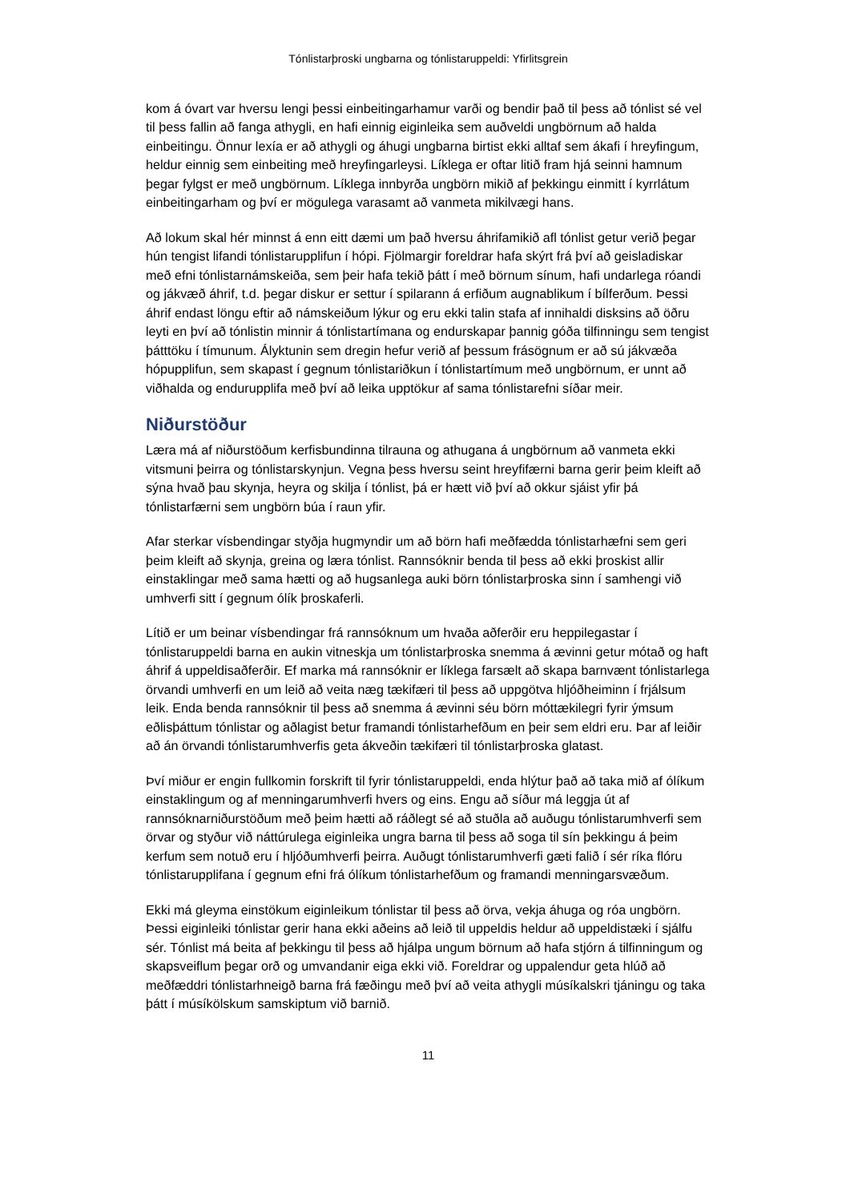Tónlistarþroski ungbarna og tónlistaruppeldi: Yfirlitsgrein
kom á óvart var hversu lengi þessi einbeitingarhamur varði og bendir það til þess að tónlist sé vel til þess fallin að fanga athygli, en hafi einnig eiginleika sem auðveldi ungbörnum að halda einbeitingu. Önnur lexía er að athygli og áhugi ungbarna birtist ekki alltaf sem ákafi í hreyfingum, heldur einnig sem einbeiting með hreyfingarleysi. Líklega er oftar litið fram hjá seinni hamnum þegar fylgst er með ungbörnum. Líklega innbyrða ungbörn mikið af þekkingu einmitt í kyrrlátum einbeitingarham og því er mögulega varasamt að vanmeta mikilvægi hans.
Að lokum skal hér minnst á enn eitt dæmi um það hversu áhrifamikið afl tónlist getur verið þegar hún tengist lifandi tónlistarupplifun í hópi. Fjölmargir foreldrar hafa skýrt frá því að geisladiskar með efni tónlistarnámskeiða, sem þeir hafa tekið þátt í með börnum sínum, hafi undarlega róandi og jákvæð áhrif, t.d. þegar diskur er settur í spilarann á erfiðum augnablikum í bílferðum. Þessi áhrif endast löngu eftir að námskeiðum lýkur og eru ekki talin stafa af innihaldi disksins að öðru leyti en því að tónlistin minnir á tónlistartímana og endurskapar þannig góða tilfinningu sem tengist þátttöku í tímunum. Ályktunin sem dregin hefur verið af þessum frásögnum er að sú jákvæða hópupplifun, sem skapast í gegnum tónlistariðkun í tónlistartímum með ungbörnum, er unnt að viðhalda og endurupplifa með því að leika upptökur af sama tónlistarefni síðar meir.
Niðurstöður
Læra má af niðurstöðum kerfisbundinna tilrauna og athugana á ungbörnum að vanmeta ekki vitsmuni þeirra og tónlistarskynjun. Vegna þess hversu seint hreyfifærni barna gerir þeim kleift að sýna hvað þau skynja, heyra og skilja í tónlist, þá er hætt við því að okkur sjáist yfir þá tónlistarfærni sem ungbörn búa í raun yfir.
Afar sterkar vísbendingar styðja hugmyndir um að börn hafi meðfædda tónlistarhæfni sem geri þeim kleift að skynja, greina og læra tónlist. Rannsóknir benda til þess að ekki þroskist allir einstaklingar með sama hætti og að hugsanlega auki börn tónlistarþroska sinn í samhengi við umhverfi sitt í gegnum ólík þroskaferli.
Lítið er um beinar vísbendingar frá rannsóknum um hvaða aðferðir eru heppilegastar í tónlistaruppeldi barna en aukin vitneskja um tónlistarþroska snemma á ævinni getur mótað og haft áhrif á uppeldisaðferðir. Ef marka má rannsóknir er líklega farsælt að skapa barnvænt tónlistarlega örvandi umhverfi en um leið að veita næg tækifæri til þess að uppgötva hljóðheiminn í frjálsum leik. Enda benda rannsóknir til þess að snemma á ævinni séu börn móttækilegri fyrir ýmsum eðlisþáttum tónlistar og aðlagist betur framandi tónlistarhefðum en þeir sem eldri eru. Þar af leiðir að án örvandi tónlistarumhverfis geta ákveðin tækifæri til tónlistarþroska glatast.
Því miður er engin fullkomin forskrift til fyrir tónlistaruppeldi, enda hlýtur það að taka mið af ólíkum einstaklingum og af menningarumhverfi hvers og eins. Engu að síður má leggja út af rannsóknarniðurstöðum með þeim hætti að ráðlegt sé að stuðla að auðugu tónlistarumhverfi sem örvar og styður við náttúrulega eiginleika ungra barna til þess að soga til sín þekkingu á þeim kerfum sem notuð eru í hljóðumhverfi þeirra. Auðugt tónlistarumhverfi gæti falið í sér ríka flóru tónlistarupplifana í gegnum efni frá ólíkum tónlistarhefðum og framandi menningarsvæðum.
Ekki má gleyma einstökum eiginleikum tónlistar til þess að örva, vekja áhuga og róa ungbörn. Þessi eiginleiki tónlistar gerir hana ekki aðeins að leið til uppeldis heldur að uppeldistæki í sjálfu sér. Tónlist má beita af þekkingu til þess að hjálpa ungum börnum að hafa stjórn á tilfinningum og skapsveiflum þegar orð og umvandanir eiga ekki við. Foreldrar og uppalendur geta hlúð að meðfæddri tónlistarhneigð barna frá fæðingu með því að veita athygli músíkalskri tjáningu og taka þátt í músíkölskum samskiptum við barnið.
11